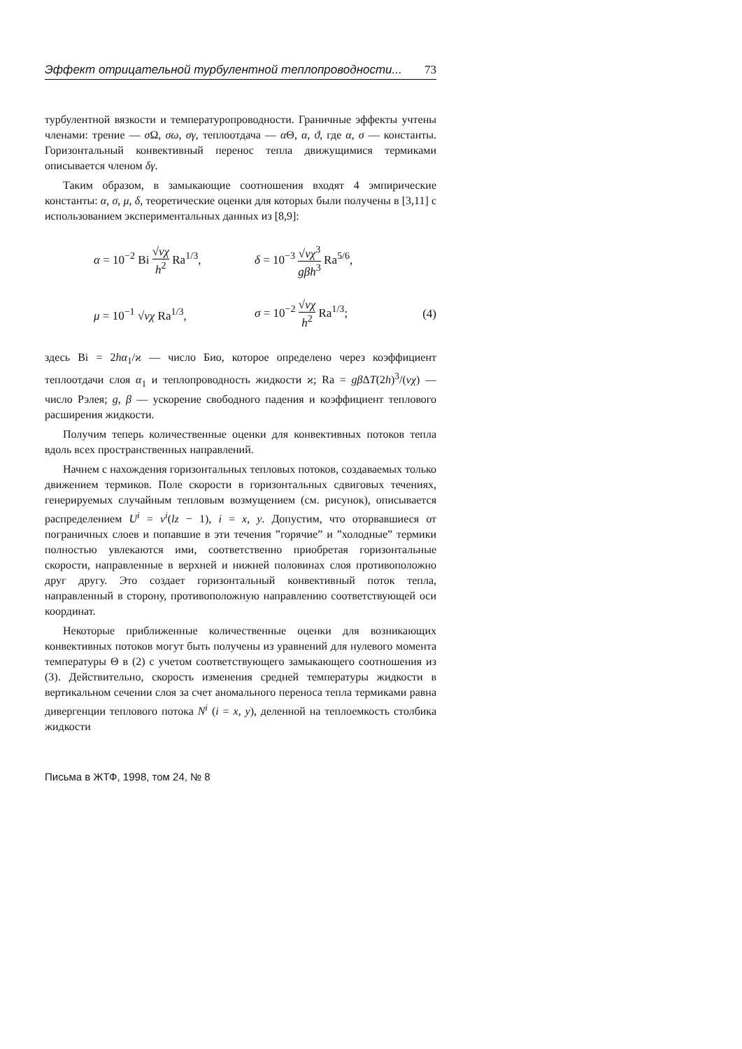Эффект отрицательной турбулентной теплопроводности... 73
турбулентной вязкости и температуропроводности. Граничные эффекты учтены членами: трение — σ Ω, σω, σγ, теплоотдача — α Θ, α, ϑ, где α, σ — константы. Горизонтальный конвективный перенос тепла движущимися термиками описывается членом δγ.
Таким образом, в замыкающие соотношения входят 4 эмпирические константы: α, σ, μ, δ, теоретические оценки для которых были получены в [3,11] с использованием экспериментальных данных из [8,9]:
α = 10<sup>−2</sup> Bi √νχ h<sup>2</sup> Ra<sup>1/3</sup>,
δ = 10<sup>−3</sup> √νχ<sup>3</sup> gβh<sup>3</sup> Ra<sup>5/6</sup>,
μ = 10<sup>−1</sup> √νχ Ra<sup>1/3</sup>, σ = 10<sup>−2</sup> √νχ h<sup>2</sup> Ra<sup>1/3</sup>; (4)
здесь Bi = 2hα<sub>1</sub>/ϰ — число Био, которое определено через коэффициент теплоотдачи слоя α<sub>1</sub> и теплопроводность жидкости ϰ; Ra = gβ ΔT(2h)<sup>3</sup>/(νχ) — число Рэлея; g, β — ускорение свободного падения и коэффициент теплового расширения жидкости.
Получим теперь количественные оценки для конвективных потоков тепла вдоль всех пространственных направлений.
Начнем с нахождения горизонтальных тепловых потоков, создаваемых только движением термиков. Поле скорости в горизонтальных сдвиговых течениях, генерируемых случайным тепловым возмущением (см. рисунок), описывается распределением U<sup>i</sup> = v<sup>i</sup>(lz − 1), i = x, y. Допустим, что оторвавшиеся от пограничных слоев и попавшие в эти течения ”горячие” и ”холодные” термики полностью увлекаются ими, соответственно приобретая горизонтальные скорости, направленные в верхней и нижней половинах слоя противоположно друг другу. Это создает горизонтальный конвективный поток тепла, направленный в сторону, противоположную направлению соответствующей оси координат.
Некоторые приближенные количественные оценки для возникающих конвективных потоков могут быть получены из уравнений для нулевого момента температуры Θ в (2) с учетом соответствующего замыкающего соотношения из (3). Действительно, скорость изменения средней температуры жидкости в вертикальном сечении слоя за счет аномального переноса тепла термиками равна дивергенции теплового потока N<sup>i</sup> (i = x, y), деленной на теплоемкость столбика жидкости
Письма в ЖТФ, 1998, том 24, № 8